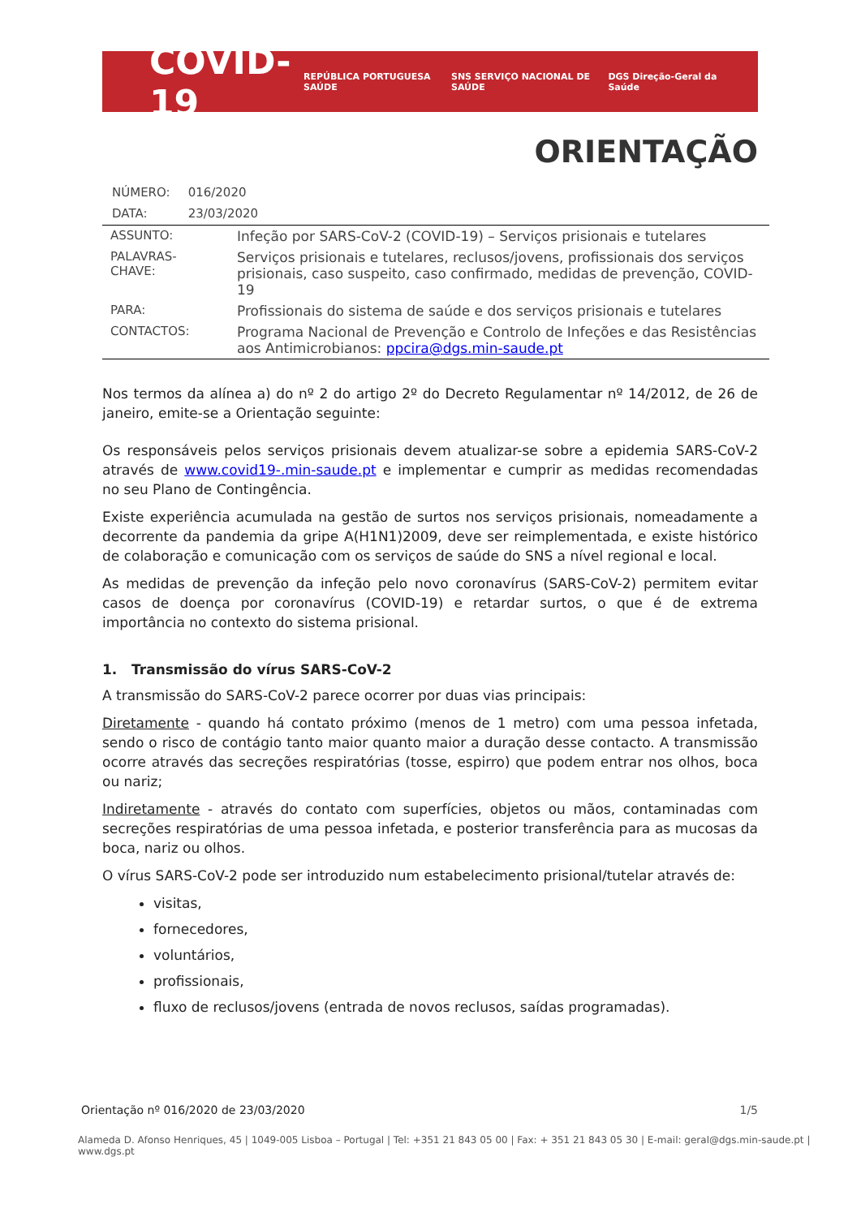COVID-19
REPÚBLICA PORTUGUESA SAÚDE SNS SERVIÇO NACIONAL DE SAÚDE DGS Direção-Geral da Saúde
ORIENTAÇÃO
| NÚMERO: | 016/2020 |
| DATA: | 23/03/2020 |
| ASSUNTO: | Infeção por SARS-CoV-2 (COVID-19) – Serviços prisionais e tutelares |
| PALAVRAS-CHAVE: | Serviços prisionais e tutelares, reclusos/jovens, profissionais dos serviços prisionais, caso suspeito, caso confirmado, medidas de prevenção, COVID-19 |
| PARA: | Profissionais do sistema de saúde e dos serviços prisionais e tutelares |
| CONTACTOS: | Programa Nacional de Prevenção e Controlo de Infeções e das Resistências aos Antimicrobianos: ppcira@dgs.min-saude.pt |
Nos termos da alínea a) do nº 2 do artigo 2º do Decreto Regulamentar nº 14/2012, de 26 de janeiro, emite-se a Orientação seguinte:
Os responsáveis pelos serviços prisionais devem atualizar-se sobre a epidemia SARS-CoV-2 através de www.covid19-.min-saude.pt e implementar e cumprir as medidas recomendadas no seu Plano de Contingência.
Existe experiência acumulada na gestão de surtos nos serviços prisionais, nomeadamente a decorrente da pandemia da gripe A(H1N1)2009, deve ser reimplementada, e existe histórico de colaboração e comunicação com os serviços de saúde do SNS a nível regional e local.
As medidas de prevenção da infeção pelo novo coronavírus (SARS-CoV-2) permitem evitar casos de doença por coronavírus (COVID-19) e retardar surtos, o que é de extrema importância no contexto do sistema prisional.
1. Transmissão do vírus SARS-CoV-2
A transmissão do SARS-CoV-2 parece ocorrer por duas vias principais:
Diretamente - quando há contato próximo (menos de 1 metro) com uma pessoa infetada, sendo o risco de contágio tanto maior quanto maior a duração desse contacto. A transmissão ocorre através das secreções respiratórias (tosse, espirro) que podem entrar nos olhos, boca ou nariz;
Indiretamente - através do contato com superfícies, objetos ou mãos, contaminadas com secreções respiratórias de uma pessoa infetada, e posterior transferência para as mucosas da boca, nariz ou olhos.
O vírus SARS-CoV-2 pode ser introduzido num estabelecimento prisional/tutelar através de:
visitas,
fornecedores,
voluntários,
profissionais,
fluxo de reclusos/jovens (entrada de novos reclusos, saídas programadas).
Orientação nº 016/2020 de 23/03/2020 1/5
Alameda D. Afonso Henriques, 45 | 1049-005 Lisboa – Portugal | Tel: +351 21 843 05 00 | Fax: + 351 21 843 05 30 | E-mail: geral@dgs.min-saude.pt | www.dgs.pt